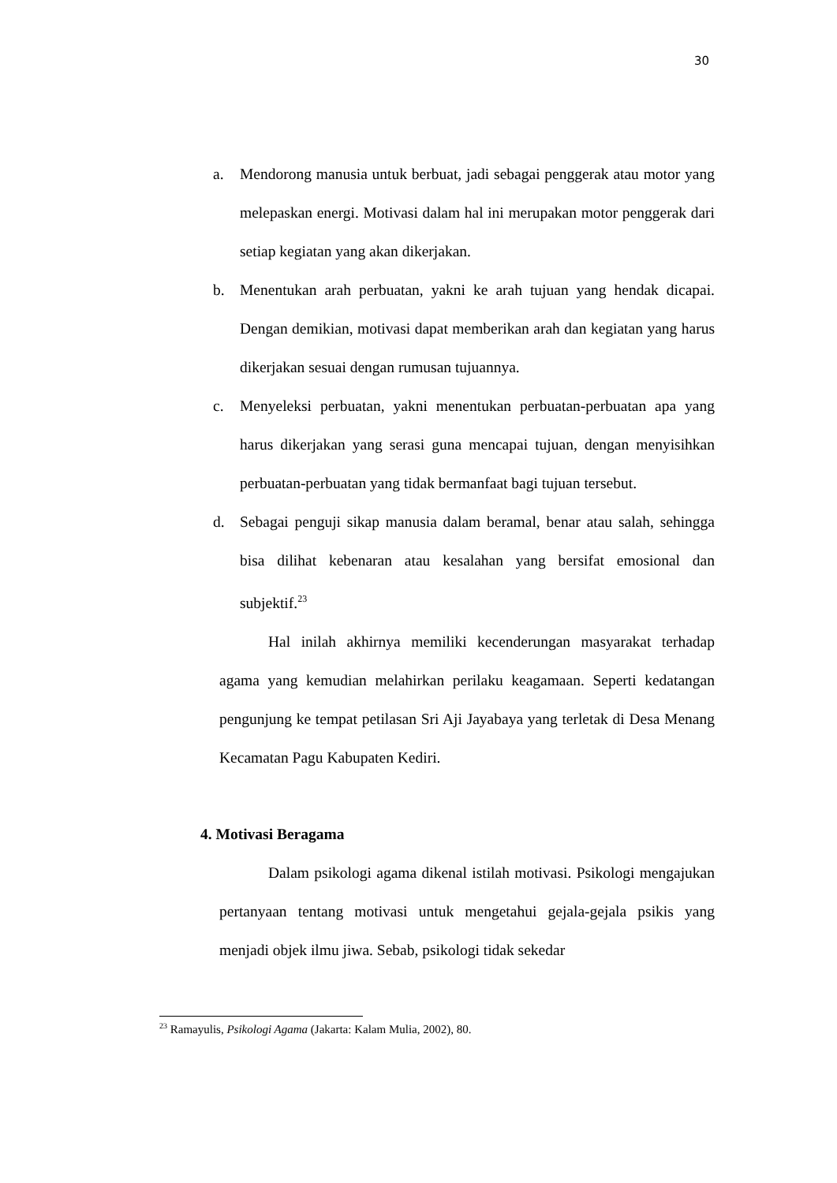30
a. Mendorong manusia untuk berbuat, jadi sebagai penggerak atau motor yang melepaskan energi. Motivasi dalam hal ini merupakan motor penggerak dari setiap kegiatan yang akan dikerjakan.
b. Menentukan arah perbuatan, yakni ke arah tujuan yang hendak dicapai. Dengan demikian, motivasi dapat memberikan arah dan kegiatan yang harus dikerjakan sesuai dengan rumusan tujuannya.
c. Menyeleksi perbuatan, yakni menentukan perbuatan-perbuatan apa yang harus dikerjakan yang serasi guna mencapai tujuan, dengan menyisihkan perbuatan-perbuatan yang tidak bermanfaat bagi tujuan tersebut.
d. Sebagai penguji sikap manusia dalam beramal, benar atau salah, sehingga bisa dilihat kebenaran atau kesalahan yang bersifat emosional dan subjektif.<sup>23</sup>
Hal inilah akhirnya memiliki kecenderungan masyarakat terhadap agama yang kemudian melahirkan perilaku keagamaan. Seperti kedatangan pengunjung ke tempat petilasan Sri Aji Jayabaya yang terletak di Desa Menang Kecamatan Pagu Kabupaten Kediri.
4. Motivasi Beragama
Dalam psikologi agama dikenal istilah motivasi. Psikologi mengajukan pertanyaan tentang motivasi untuk mengetahui gejala-gejala psikis yang menjadi objek ilmu jiwa. Sebab, psikologi tidak sekedar
<sup>23</sup> Ramayulis, Psikologi Agama (Jakarta: Kalam Mulia, 2002), 80.